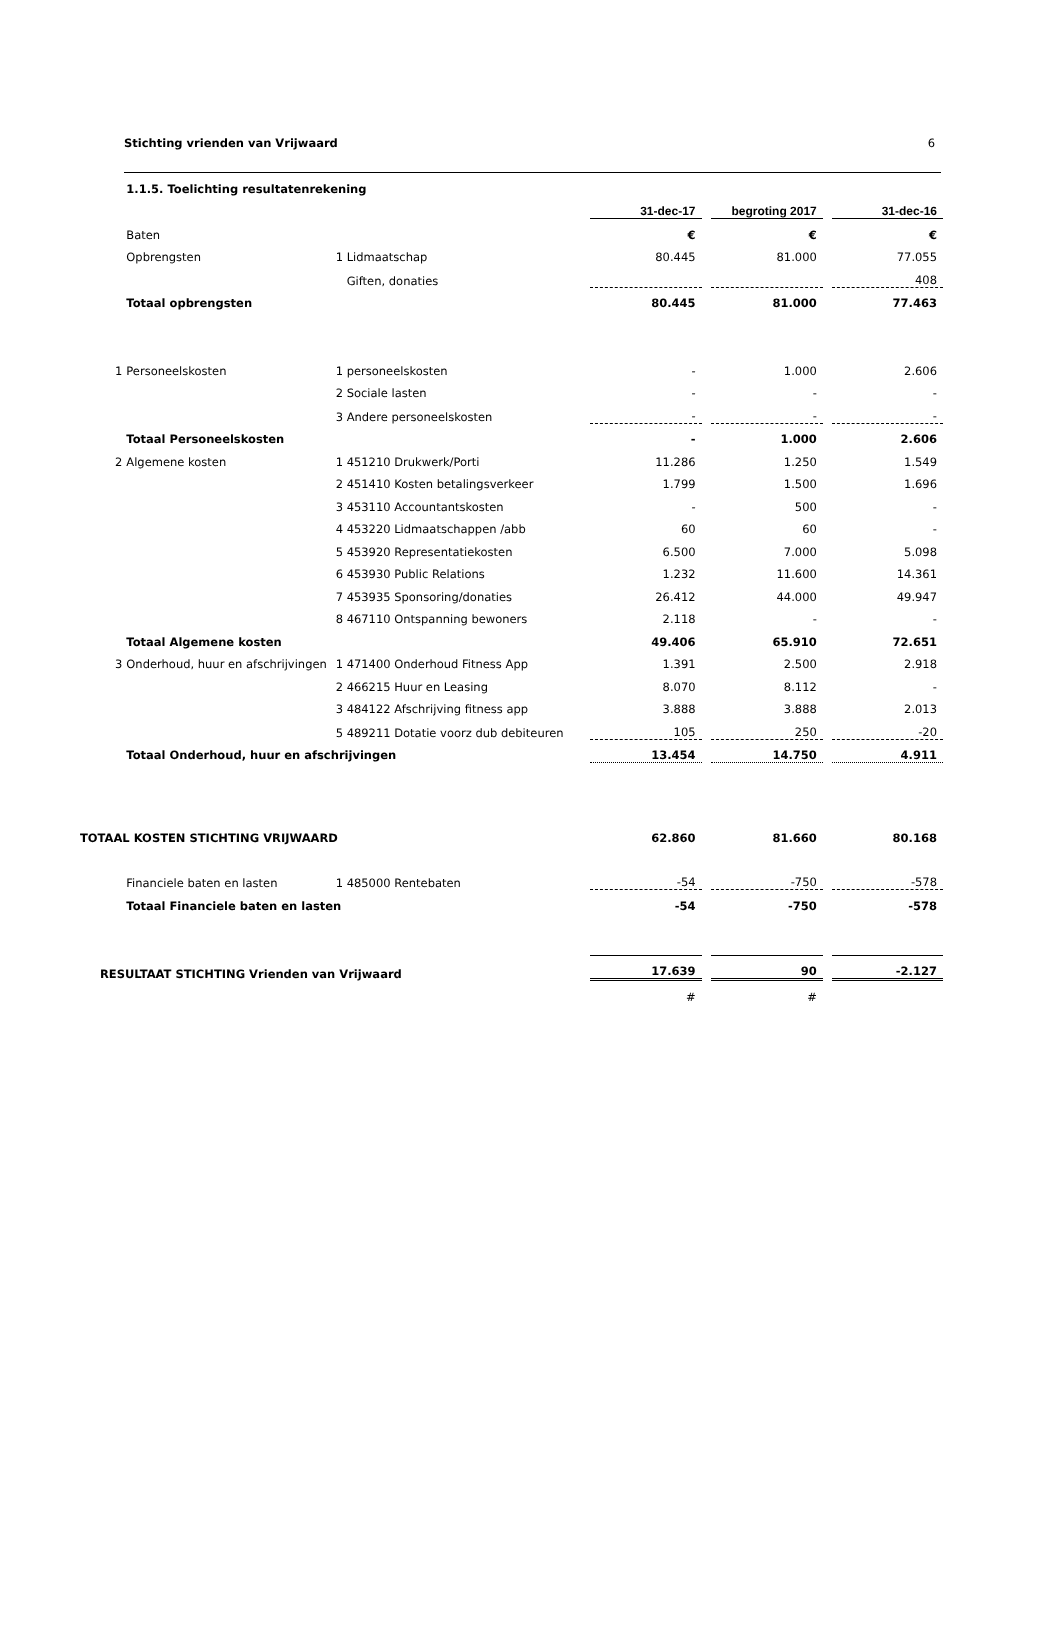Stichting vrienden van Vrijwaard 6
| | 1.1.5. Toelichting resultatenrekening | | | | | | |
| | | | 31-dec-17 | | begroting 2017 | | 31-dec-16 |
| | Baten | | € | | € | | € |
| | Opbrengsten | 1 Lidmaatschap | 80.445 | | 81.000 | | 77.055 |
| | | Giften, donaties | | | | | 408 |
| | Totaal opbrengsten | | 80.445 | | 81.000 | | 77.463 |
| 1 | Personeelskosten | 1 personeelskosten | - | | 1.000 | | 2.606 |
| | | 2 Sociale lasten | - | | - | | - |
| | | 3 Andere personeelskosten | - | | - | | - |
| | Totaal Personeelskosten | | - | | 1.000 | | 2.606 |
| 2 | Algemene kosten | 1 451210 Drukwerk/Porti | 11.286 | | 1.250 | | 1.549 |
| | | 2 451410 Kosten betalingsverkeer | 1.799 | | 1.500 | | 1.696 |
| | | 3 453110 Accountantskosten | - | | 500 | | - |
| | | 4 453220 Lidmaatschappen /abb | 60 | | 60 | | - |
| | | 5 453920 Representatiekosten | 6.500 | | 7.000 | | 5.098 |
| | | 6 453930 Public Relations | 1.232 | | 11.600 | | 14.361 |
| | | 7 453935 Sponsoring/donaties | 26.412 | | 44.000 | | 49.947 |
| | | 8 467110 Ontspanning bewoners | 2.118 | | - | | - |
| | Totaal Algemene kosten | | 49.406 | | 65.910 | | 72.651 |
| 3 | Onderhoud, huur en afschrijvingen | 1 471400 Onderhoud Fitness App | 1.391 | | 2.500 | | 2.918 |
| | | 2 466215 Huur en Leasing | 8.070 | | 8.112 | | - |
| | | 3 484122 Afschrijving fitness app | 3.888 | | 3.888 | | 2.013 |
| | | 5 489211 Dotatie voorz dub debiteuren | 105 | | 250 | | -20 |
| | Totaal Onderhoud, huur en afschrijvingen | | 13.454 | | 14.750 | | 4.911 |
| TOTAAL KOSTEN STICHTING VRIJWAARD | | | 62.860 | | 81.660 | | 80.168 |
| | Financiele baten en lasten | 1 485000 Rentebaten | -54 | | -750 | | -578 |
| | Totaal Financiele baten en lasten | | -54 | | -750 | | -578 |
| RESULTAAT STICHTING Vrienden van Vrijwaard | | | 17.639 | | 90 | | -2.127 |
| | | | # | | # | | |